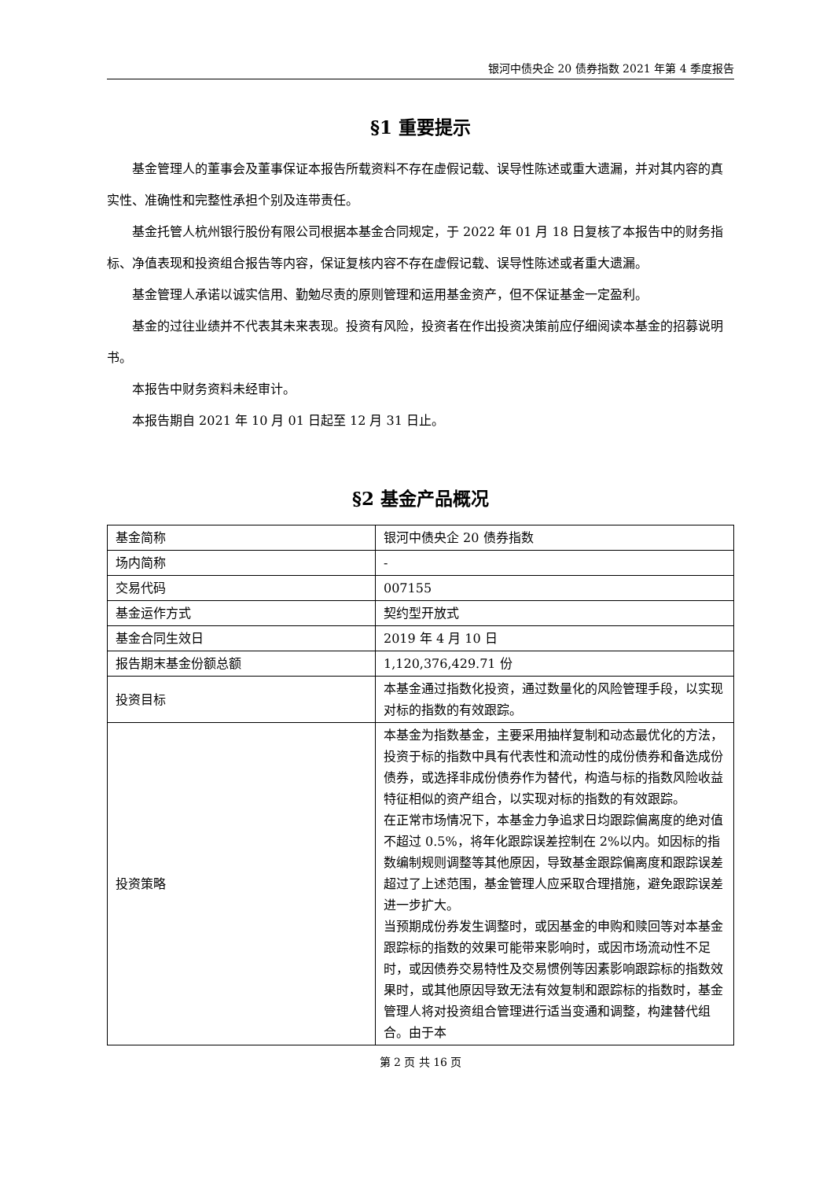银河中债央企 20 债券指数 2021 年第 4 季度报告
§1 重要提示
基金管理人的董事会及董事保证本报告所载资料不存在虚假记载、误导性陈述或重大遗漏，并对其内容的真实性、准确性和完整性承担个别及连带责任。
基金托管人杭州银行股份有限公司根据本基金合同规定，于 2022 年 01 月 18 日复核了本报告中的财务指标、净值表现和投资组合报告等内容，保证复核内容不存在虚假记载、误导性陈述或者重大遗漏。
基金管理人承诺以诚实信用、勤勉尽责的原则管理和运用基金资产，但不保证基金一定盈利。
基金的过往业绩并不代表其未来表现。投资有风险，投资者在作出投资决策前应仔细阅读本基金的招募说明书。
本报告中财务资料未经审计。
本报告期自 2021 年 10 月 01 日起至 12 月 31 日止。
§2 基金产品概况
| 基金简称 | 银河中债央企 20 债券指数 |
| 场内简称 | - |
| 交易代码 | 007155 |
| 基金运作方式 | 契约型开放式 |
| 基金合同生效日 | 2019 年 4 月 10 日 |
| 报告期末基金份额总额 | 1,120,376,429.71 份 |
| 投资目标 | 本基金通过指数化投资，通过数量化的风险管理手段，以实现对标的指数的有效跟踪。 |
| 投资策略 | 本基金为指数基金，主要采用抽样复制和动态最优化的方法，投资于标的指数中具有代表性和流动性的成份债券和备选成份债券，或选择非成份债券作为替代，构造与标的指数风险收益特征相似的资产组合，以实现对标的指数的有效跟踪。 在正常市场情况下，本基金力争追求日均跟踪偏离度的绝对值不超过 0.5%，将年化跟踪误差控制在 2%以内。如因标的指数编制规则调整等其他原因，导致基金跟踪偏离度和跟踪误差超过了上述范围，基金管理人应采取合理措施，避免跟踪误差进一步扩大。 当预期成份券发生调整时，或因基金的申购和赎回等对本基金跟踪标的指数的效果可能带来影响时，或因市场流动性不足时，或因债券交易特性及交易惯例等因素影响跟踪标的指数效果时，或其他原因导致无法有效复制和跟踪标的指数时，基金管理人将对投资组合管理进行适当变通和调整，构建替代组合。由于本 |
第 2 页 共 16 页